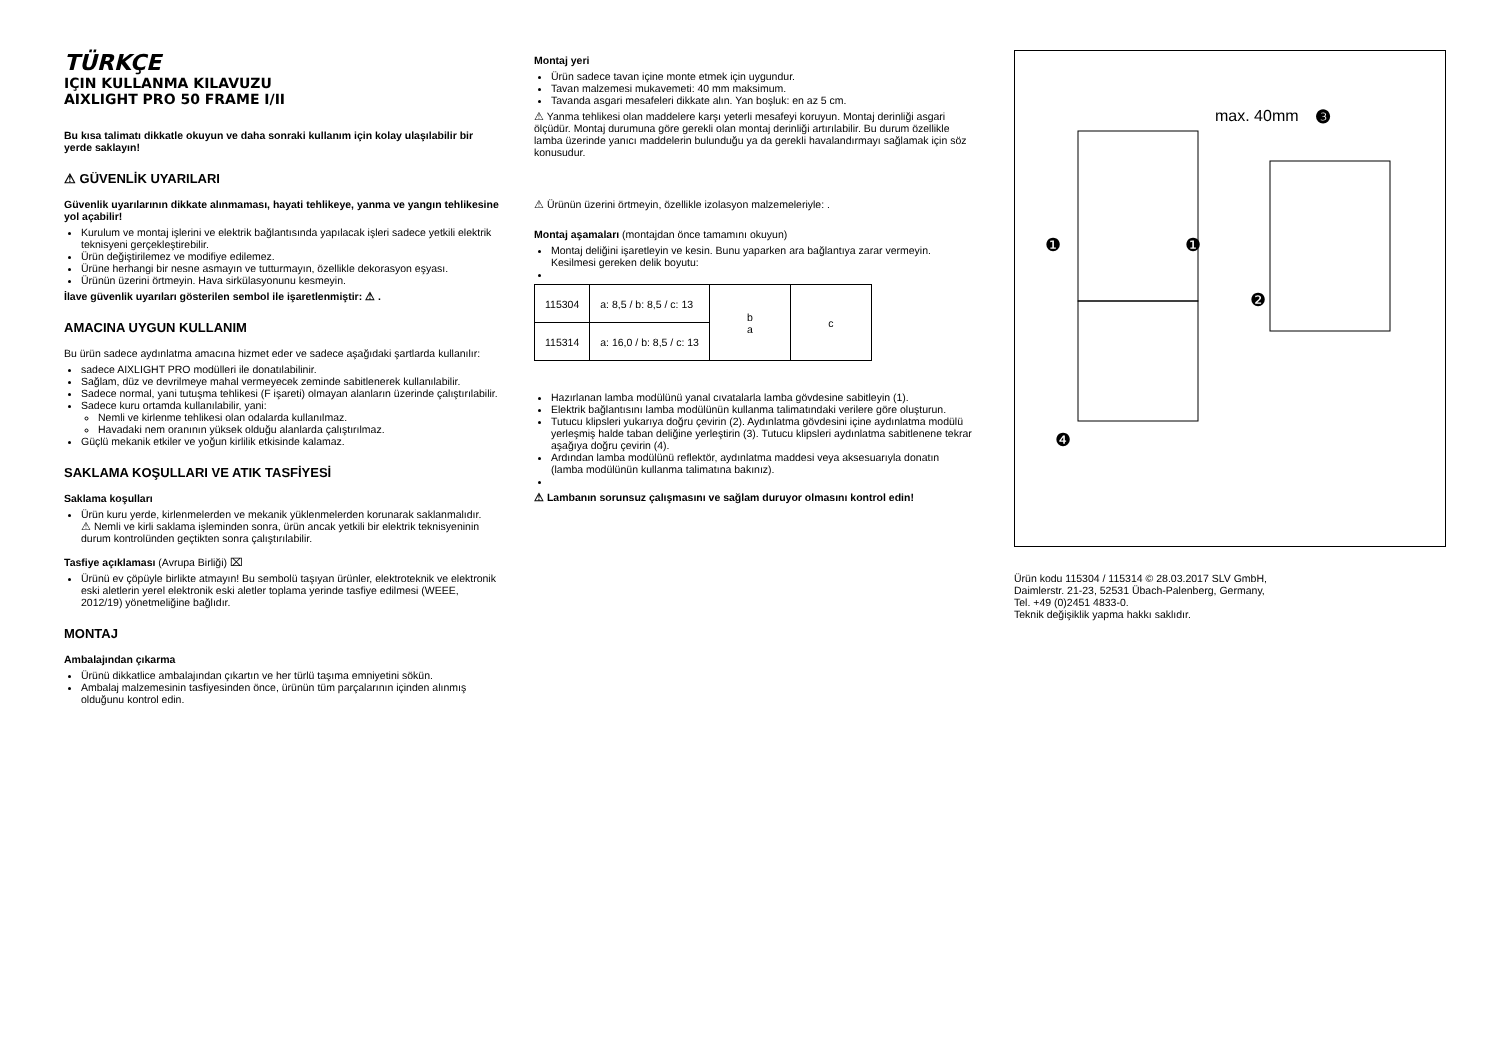TÜRKÇE
IÇIN KULLANMA KILAVUZU
AIXLIGHT PRO 50 FRAME I/II
Bu kısa talimatı dikkatle okuyun ve daha sonraki kullanım için kolay ulaşılabilir bir yerde saklayın!
⚠ GÜVENLİK UYARILARI
Güvenlik uyarılarının dikkate alınmaması, hayati tehlikeye, yanma ve yangın tehlikesine yol açabilir!
Kurulum ve montaj işlerini ve elektrik bağlantısında yapılacak işleri sadece yetkili elektrik teknisyeni gerçekleştirebilir.
Ürün değiştirilemez ve modifiye edilemez.
Ürüne herhangi bir nesne asmayın ve tutturmayın, özellikle dekorasyon eşyası.
Ürünün üzerini örtmeyin. Hava sirkülasyonunu kesmeyin.
İlave güvenlik uyarıları gösterilen sembol ile işaretlenmiştir: ⚠ .
AMACINA UYGUN KULLANIM
Bu ürün sadece aydınlatma amacına hizmet eder ve sadece aşağıdaki şartlarda kullanılır:
sadece AIXLIGHT PRO modülleri ile donatılabilinir.
Sağlam, düz ve devrilmeye mahal vermeyecek zeminde sabitlenerek kullanılabilir.
Sadece normal, yani tutuşma tehlikesi (F işareti) olmayan alanların üzerinde çalıştırılabilir.
Sadece kuru ortamda kullanılabilir, yani:
Nemli ve kirlenme tehlikesi olan odalarda kullanılmaz.
Havadaki nem oranının yüksek olduğu alanlarda çalıştırılmaz.
Güçlü mekanik etkiler ve yoğun kirlilik etkisinde kalamaz.
SAKLAMA KOŞULLARI VE ATIK TASFİYESİ
Saklama koşulları
Ürün kuru yerde, kirlenmelerden ve mekanik yüklenmelerden korunarak saklanmalıdır.
⚠ Nemli ve kirli saklama işleminden sonra, ürün ancak yetkili bir elektrik teknisyeninin durum kontrolünden geçtikten sonra çalıştırılabilir.
Tasfiye açıklaması (Avrupa Birliği) ⌧
Ürünü ev çöpüyle birlikte atmayın! Bu sembolü taşıyan ürünler, elektroteknik ve elektronik eski aletlerin yerel elektronik eski aletler toplama yerinde tasfiye edilmesi (WEEE, 2012/19) yönetmeliğine bağlıdır.
MONTAJ
Ambalajından çıkarma
Ürünü dikkatlice ambalajından çıkartın ve her türlü taşıma emniyetini sökün.
Ambalaj malzemesinin tasfiyesinden önce, ürünün tüm parçalarının içinden alınmış olduğunu kontrol edin.
Montaj yeri
Ürün sadece tavan içine monte etmek için uygundur.
Tavan malzemesi mukavemeti: 40 mm maksimum.
Tavanda asgari mesafeleri dikkate alın. Yan boşluk: en az 5 cm.
⚠ Yanma tehlikesi olan maddelere karşı yeterli mesafeyi koruyun. Montaj derinliği asgari ölçüdür. Montaj durumuna göre gerekli olan montaj derinliği artırılabilir. Bu durum özellikle lamba üzerinde yanıcı maddelerin bulunduğu ya da gerekli havalandırmayı sağlamak için söz konusudur.
⚠ Ürünün üzerini örtmeyin, özellikle izolasyon malzemeleriyle: .
Montaj aşamaları (montajdan önce tamamını okuyun)
Montaj deliğini işaretleyin ve kesin. Bunu yaparken ara bağlantıya zarar vermeyin. Kesilmesi gereken delik boyutu:
| 115304 | a: 8,5 / b: 8,5 / c: 13 | b a | c |
| 115314 | a: 16,0 / b: 8,5 / c: 13 | | |
Hazırlanan lamba modülünü yanal cıvatalarla lamba gövdesine sabitleyin (1).
Elektrik bağlantısını lamba modülünün kullanma talimatındaki verilere göre oluşturun.
Tutucu klipsleri yukarıya doğru çevirin (2). Aydınlatma gövdesini içine aydınlatma modülü yerleşmiş halde taban deliğine yerleştirin (3). Tutucu klipsleri aydınlatma sabitlenene tekrar aşağıya doğru çevirin (4).
Ardından lamba modülünü reflektör, aydınlatma maddesi veya aksesuarıyla donatın (lamba modülünün kullanma talimatına bakınız).
⚠ Lambanın sorunsuz çalışmasını ve sağlam duruyor olmasını kontrol edin!
max. 40mm
❸
❶
❶
❷
❹
Ürün kodu 115304 / 115314 © 28.03.2017 SLV GmbH,
Daimlerstr. 21-23, 52531 Übach-Palenberg, Germany,
Tel. +49 (0)2451 4833-0.
Teknik değişiklik yapma hakkı saklıdır.